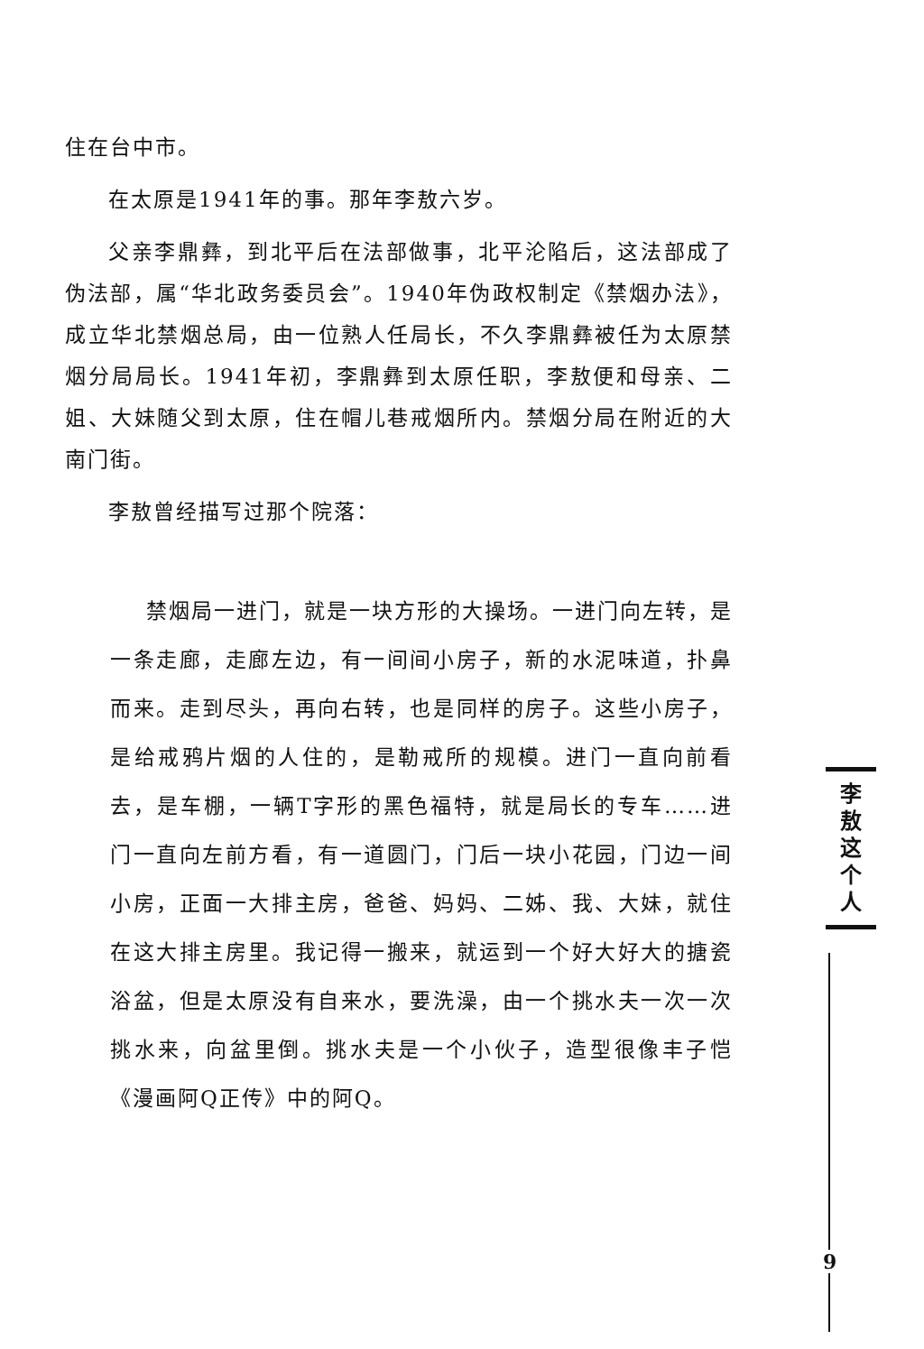住在台中市。
在太原是1941年的事。那年李敖六岁。
父亲李鼎彝，到北平后在法部做事，北平沦陷后，这法部成了伪法部，属“华北政务委员会”。1940年伪政权制定《禁烟办法》，成立华北禁烟总局，由一位熟人任局长，不久李鼎彝被任为太原禁烟分局局长。1941年初，李鼎彝到太原任职，李敖便和母亲、二姐、大妹随父到太原，住在帽儿巷戒烟所内。禁烟分局在附近的大南门街。
李敖曾经描写过那个院落：
禁烟局一进门，就是一块方形的大操场。一进门向左转，是一条走廊，走廊左边，有一间间小房子，新的水泥味道，扑鼻而来。走到尽头，再向右转，也是同样的房子。这些小房子，是给戒鸦片烟的人住的，是勒戒所的规模。进门一直向前看去，是车棚，一辆T字形的黑色福特，就是局长的专车……进门一直向左前方看，有一道圆门，门后一块小花园，门边一间小房，正面一大排主房，爸爸、妈妈、二姊、我、大妹，就住在这大排主房里。我记得一搬来，就运到一个好大好大的搪瓷浴盆，但是太原没有自来水，要洗澡，由一个挑水夫一次一次挑水来，向盆里倒。挑水夫是一个小伙子，造型很像丰子恺《漫画阿Q正传》中的阿Q。
李
敖
这
个
人
9